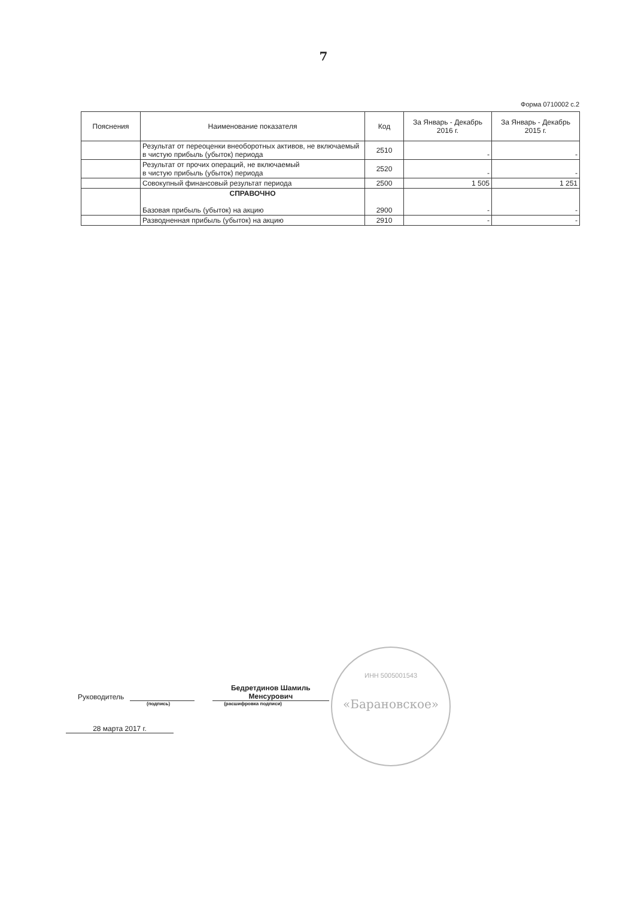7
Форма 0710002 с.2
| Пояснения | Наименование показателя | Код | За Январь - Декабрь 2016 г. | За Январь - Декабрь 2015 г. |
| --- | --- | --- | --- | --- |
| | Результат от переоценки внеоборотных активов, не включаемый в чистую прибыль (убыток) периода | 2510 | - | - |
| | Результат от прочих операций, не включаемый в чистую прибыль (убыток) периода | 2520 | - | - |
| | Совокупный финансовый результат периода | 2500 | 1 505 | 1 251 |
| | СПРАВОЧНО Базовая прибыль (убыток) на акцию | 2900 | - | - |
| | Разводненная прибыль (убыток) на акцию | 2910 | - | - |
Руководитель Бедретдинов Шамиль Менсурович
(подпись) (расшифровка подписи)
28 марта 2017 г.
ИНН 5005001543
«Барановское»